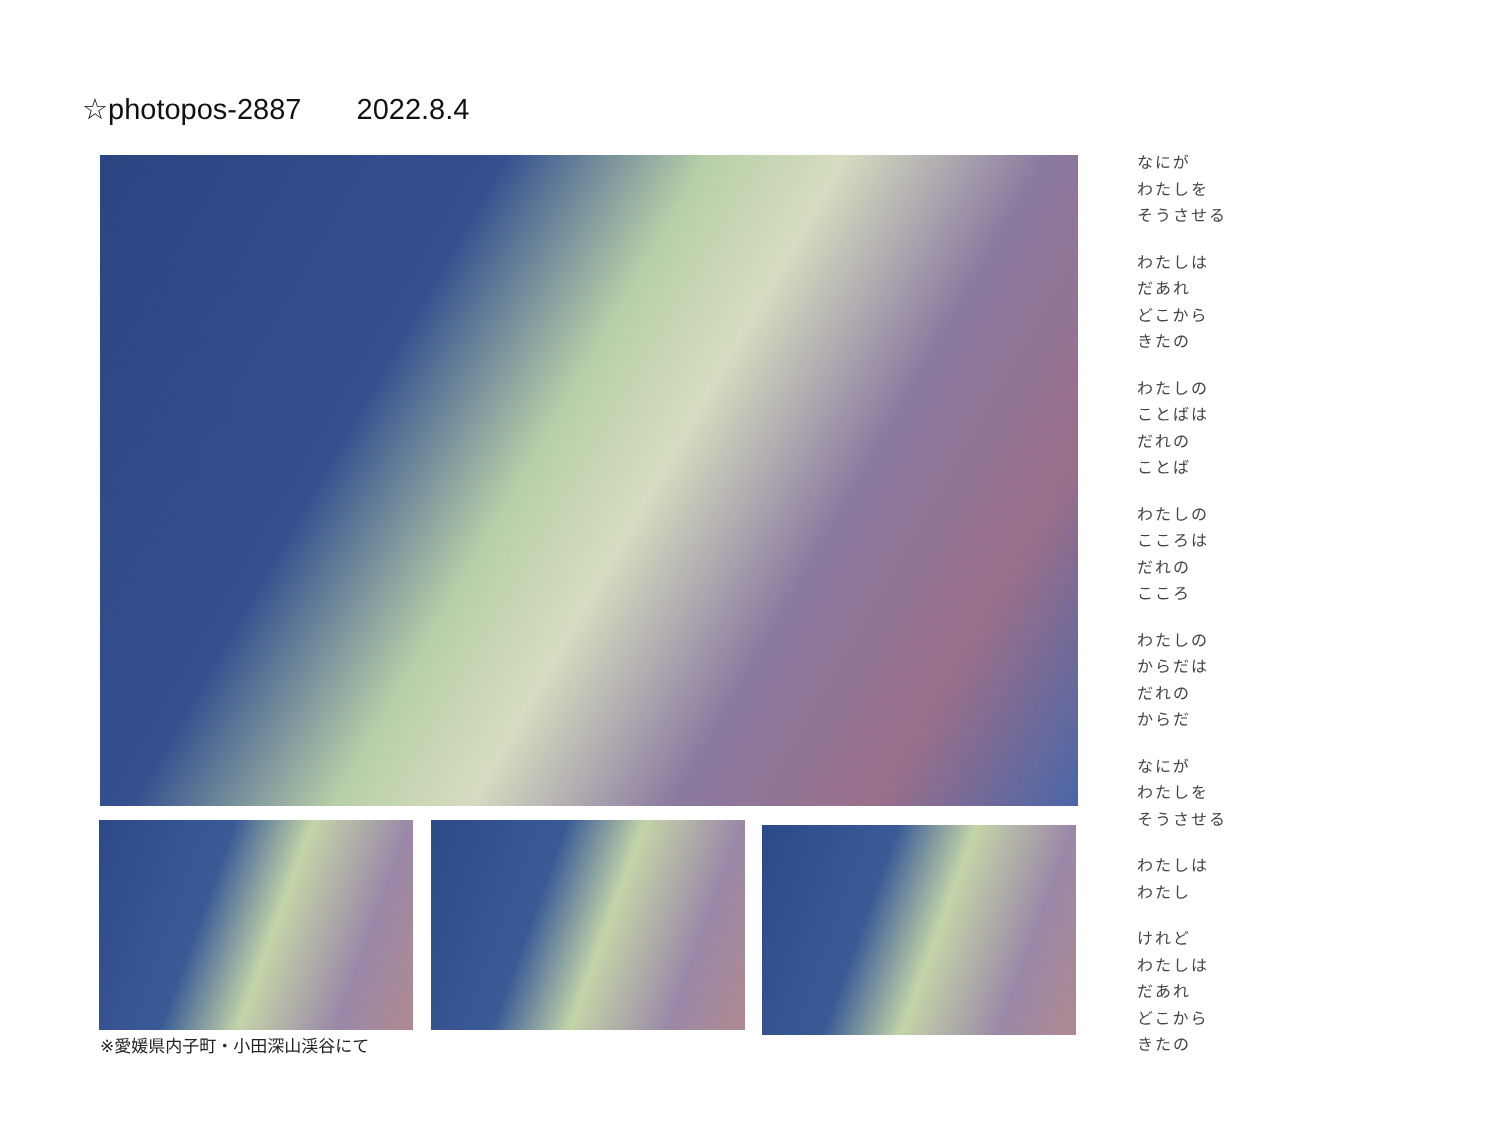☆photopos-2887 2022.8.4
※愛媛県内子町・小田深山渓谷にて
なにが
わたしを
そうさせる
わたしは
だあれ
どこから
きたの
わたしの
ことばは
だれの
ことば
わたしの
こころは
だれの
こころ
わたしの
からだは
だれの
からだ
なにが
わたしを
そうさせる
わたしは
わたし
けれど
わたしは
だあれ
どこから
きたの